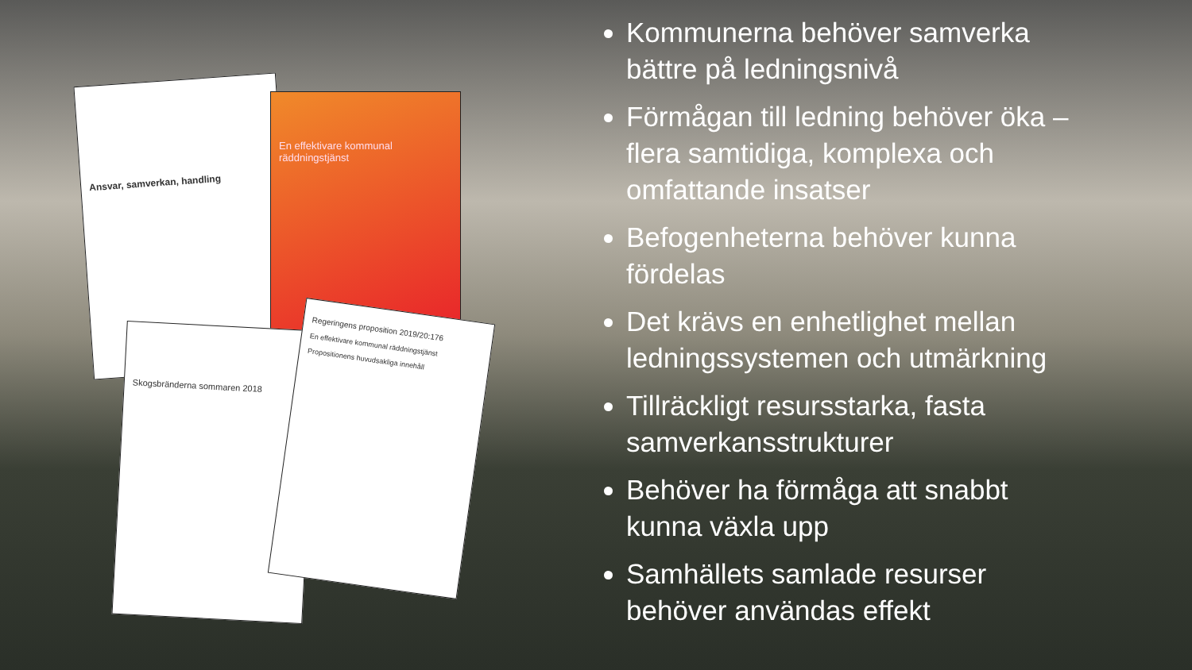Ansvar, samverkan, handling
En effektivare kommunal räddningstjänst
Skogsbränderna sommaren 2018
Regeringens proposition 2019/20:176
En effektivare kommunal räddningstjänst
Propositionens huvudsakliga innehåll
Kommunerna behöver samverka bättre på ledningsnivå
Förmågan till ledning behöver öka – flera samtidiga, komplexa och omfattande insatser
Befogenheterna behöver kunna fördelas
Det krävs en enhetlighet mellan ledningssystemen och utmärkning
Tillräckligt resursstarka, fasta samverkansstrukturer
Behöver ha förmåga att snabbt kunna växla upp
Samhällets samlade resurser behöver användas effekt